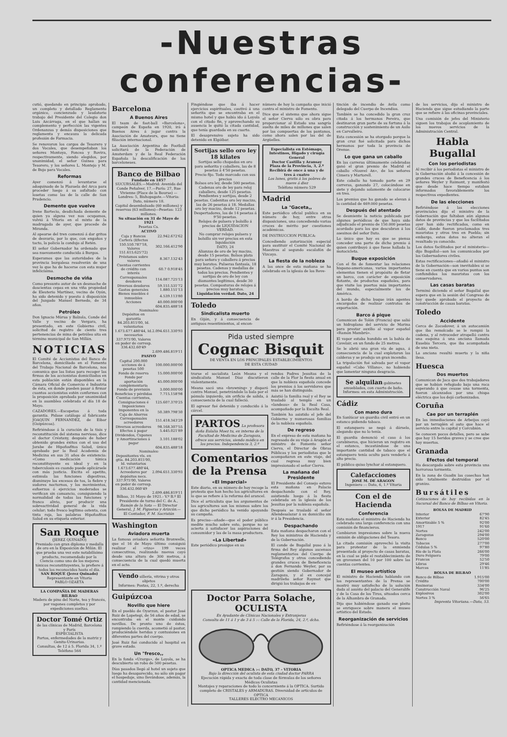-Nuestras conferencias-
cutió, quedando en principio aprobado, un completo y detallado Reglamento orgánico, concienzudo y laudatorio trabajo del Presidente del Colegio don Luis Azcárraga, en el que hallan su complemento y perfección las vigentes Ordenanzas y demás disposiciones que reglamenta y encauza la delicada profesión de Farmacia.
Se renovaron los cargos de Tesorero y dos Vocales, que desempeñaban los señores Montoya, Foncea y Rovira, respectivamente, siendo elegidos, por unanimidad, el señor Guinea para Tesorero, y los señores L. Montejo y M. de Bujo para Vocales.
Reformas
Ayer comenzó á levantarse el adoquinado de la Plazuela del Arca para proceder luego á su asfaltado con losetas como las de la calle de San Prudencio.
Demente que vuelve
Irene Bartecio, desdichada demente de quien ya alguna vez nos ocupamos, volvió á Vitoria en el mixto de la madrugada de ayer, que procede de Miranda.
Al apearse del tren comenzó á dar gritos de desvarío, por lo que, con engaños y tacto, la policía la condujo al Retén.
El señor Gobernador ha ordenado que sea nuevamente conducida á Burgos.
Esperamos que las autoridades de la provincia burgalesa resolverán de una vez lo que ha de hacerse con esta mujer infelicísima.
Desmoche de viña
Como presunto autor de un desmoche de doscientas cepas en una viña propiedad de Eleuterio Martínez, vecino de Oyón, ha sido detenido y puesto á disposición del Juzgado Manuel Bernedo, de 34 años.
Petróleo
Don Ignacio Múrua y Balzola, Conde del Valle y vecino de Vergara, ha presentado, en este Gobierno civil, solicitud de registro de ciento tres pertenencias de mina de petróleo sita en término municipal de San Millán.
NOTICIAS
El Comité de Accionistas del Banco de Barcelona, domiciliado en el Fomento del Trabajo Nacional de Barcelona, nos comunica que las listas para recoger las firmas de los accionistas domiciliados en esta población están disponibles en la Cámara Oficial de Comercio é Industria de ésta, en donde pueden pasar á firmar cuantos accionistas estén conformes con la proposición aprobada por unanimidad en la asamblea celebrada el día 18 de Mayo.
CAZADORES.—Escopetas á toda garantía. Pidase catálogo al fabricante JOAQUIN FERNANDEZ, de Eibar (Guipúzcoa).
Refiriéndose á la curación de la tisis y reconstitución del sistema nervioso, dice el doctor Créstany, después de haber obtenido grandes éxitos con el uso del Jarabe de Hipofosfitos Salud, único aprobado por la Real Academia de Medicina en sus 31 años de existencia: «Como medicación tónica reconstituyente es ideal y en la tuberculosis es cuando puede aplicársele con más justicia. Excita el apetito, estimula las funciones digestivas, disminuye los excesos de tos, la fiebre y sudores nocturnos, y los movimientos, esfuerzos ó ejercicios moderados se verifican sin cansancio, consiguiendo la normalidad de todas las funciones y franco alivio, por producir una sobreactividad general de la vida celular; todo fresco legítimo ostenta, con tinta roja, las palabras Hipofosfitos Salud en su etiqueta exterior.
San Roque
(JEREZ QUINADO)
Premiado con gran diploma y medalla de oro en la Exposición de Milán. El que prueba una vez este notabilísimo producto, recomendado por la Ciencia como uno de los mejores tónicos reconstituyentes, lo prefiere á todos los reconocidos hasta el día.
SAN ROQUE (Jerez Quinado)
Representante en Vitoria
PABLO OZAETA
LA COMPAÑIA DE MADERAS BILBAO
Madera de pino del Norte, tea y francés, por vagones completos y por expediciones sueltas.
Doctor Tomé Ortiz
de las clínicas de Madrid, Barcelona y París
ESPECIALISTA
Partos, enfermedades de la matriz y Genito-Urinarias.
Consultas, de 12 á 5. Florida 34, 1.º
Teléfono 564
Barcelona
A Buenos Aires
El team de foot-ball «Barcelona», campeón de España en 1920, irá á Buenos Aires á jugar contra la Asociación de Amateurs, que no tiene filiación internacional.
La Asociación Argentina de Football solicitará de la Federación de Amsterdam y de la Real Federación Española la descalificación de los barceloneses.
Banco de Bilbao
Fundado en 1857
SUCURSALES.—Madrid: Avenida del Conde Peñalver, 17.—París: 27, Rue Vivienne (Place de la Bourse) — Londres: 5, Bishopsgate.—Vitoria: Dato, número 18.
Capital desembolsado (60 millones) y reservas (63 millones)—Pesetas: 123 millones.
Su situación en 31 de Mayo de 1921
Pesetas Cs.
| ACTIVO | |
| --- | --- |
| Caja y Bancos | 22.942.672'62 |
| Cartera (Efectos 150.550.787'18, Valores 151.615.625'72) | 302.166.412'90 |
| Préstamos sobre valores | 8.367.132'43 |
| Cuentas corrientes de crédito con interés | 60.7 0.918'45 |
| Corresponsales deudores | 114.087.725'13 |
| Diversos deudores | 59.151.531'72 |
| Gastos generales | 1.880.151'13 |
| Bienes muebles é inmuebles | 4.539.113'80 |
| Acciones | 40.000.000'00 |
| | 604.835.488'18 |
| Nominales: | |
| Depósitos en garantía 84.203.815'00, Id. voluntarios 1.673.677.480'44, Id. necesarios 337.975'00, Valores en poder de corresp. 336.432.60'49 | 2.094.651.330'93 |
| | 2.699.486.819'11 |
| PASIVO | |
| Capital 200.000 acciones de á pesetas 500 | 100.000.000'00 |
| Fondo de reserva | 15.000.000'00 |
| Fondo por aportación complementaria | 45.000.000'00 |
| Fondo de previsión | 3.000.000'00 |
| Beneficios y pérdidas | 7.715.158'98 |
| Cuentas corrientes, Consignaciones é Imposiciones | 125.607.370'25 |
| Imponentes en la Caja de Ahorros | 50.389.798'30 |
| Corresponsales acreedores | 151.418.343'29 |
| Diversos acreedores | 98.168.307'55 |
| Efectos á pagar | 5.445.021'89 |
| Dividendos, Cupones y Amortizaciones á pagar | 3.101.188'02 |
| | 604.835.488'18 |
| Nominales: | |
| Depositantes vls. en gtía. 84.203.815'00, Id. voluntarios 1.673.677.480'44, Acreedores por depósitos necs. 337.975'00, Valores en poder de corresp. 336.432.060'49 | 2.094.651.330'93 |
| | 2.699.486.819'11 |
Bilbao, 31 Mayo de 1921.- V.º B.º El Presidente de turno del C. de A., Ramón de la Sota — El Director General, J. M. Figueras y Arizcún.— El Contador, F. M. Sacristán
Washington
Aviadora muerta
La famosa aviadora señorita Bronwelle, que el 16 de Mayo último consiguió realizar el «rizo» 199 veces consecutivas, realizando nuevos cayó desde una altura de 300 metros, á consecuencia de la cual quedó muerta en el acto.
Vendo sillería, vitrina y otros objetos
Informes: Postas, 22, 1.º, derecha
Guipúzcoa
Novillo que hiere
En el pueblo de Oyarzun, el pastor José Ruiz de Lopetegi, de 56 años de edad, se encontraba en el monte cuidando novillos. De pronto uno de éstos, rompiendo la cuerda, acometió al pastor, produciéndole heridas y contusiones en diferentes partes del cuerpo.
José Ruiz fué conducido al hospital en grave estado.
Un "fresco,,
En la fonda «Urarga», de Loyola, se ha descubierto un robo de 500 pesetas.
Días pasados llegó al hotel un sujeto que luego ha desaparecido, no sólo sin pagar el hospedaje, sino llevándose, además, la cantidad mencionada.
Fingiéndose que iba á hacer ejercicios espirituales, cautivó á una señorita que se encontraba en el mismo hotel y que había ido á Loyola con el citado fin, y aprovechando su ausencia le quitó la citada cantidad, que tenía guardada en su cuarto.
El desaprensivo sujeto ha sido detenido en Elgóibar.
Sortijas sello oro ley 18 kilates
Sortijas sello chapadas en oro para señorita y caballero, las de 8 pesetas á 4'50 pesetas.
Precio fijo. Todo marcado con sus precios
Bolsos oro ley, desde 500 pesetas. Cadenas oro de ley para reloj caballero, desde 125 pesetas. Pendientes y sortijas, desde 2 pesetas. Cadenitas oro ley macizo, las de 26 pesetas á 18. Medallas oro ley macizo, desde 12 pesetas. Despertadores, los de 14 pesetas á 9'50 pesetas.
Relojes de pulsera y bolsillo á precios de LIQUIDACION VERDAD.
No comprar relojes pulsera y bolsillo sin ver precios en esta liquidación
DATO, 24
Alianzas de oro de ley macizo, desde 15 pesetas. Bolsos plata para señora y caballero á precios muy baratos. Pulseras fantasía, 18 pesetas. Cadenas y medallas de todos los precios. Pendientes y sortijas de oro de ley con diamantes legítimos, desde 30 pesetas. Composturas de relojes á precios muy baratos.
Liquidación verdad. Dato, 24
Toledo
Sindicalista muerto
En Gijón, y á consecuencia de antiguos resentimientos, al encon-
número de hoy la campaña que inició contra el ministro de Fomento.
Dice que el sistema que ahora sigue el señor Cierva sólo es obra para proporcionar al Estado una sangría suelta de miles de millones que salen por las compuertas de los pantanos, como ahora salen por las del de Argüelles.
Especialista en Estómago, Intestinos, Hígado y cirugía General
Doctor Castilla y Aransay
Plaza de la Provincia, 3, 2.º
Recibirá de once á una y de tres á cuatro
Los lunes, gratis á los pobres de nueve á diez
Teléfono número 529
Madrid
La "Gaceta,,
Este periódico oficial publica en su número de hoy, entre otras disposiciones, una concediendo varias cruces de mérito por cuestiones académicas.
DE INSTRUCCION PUBLICA:
Concediendo autorización especial para sustituir el Comité Nacional de Maestros al segundo escalafón de Vizcaya.
La fiesta de la nobleza
A las once de esta mañana se ha celebrado en la iglesia de los Reve-
Pida usted siempre
Cognac Bisquit
DE VENTA EN LOS PRINCIPALES ESTABLECIMIENTOS
DE ESTA CIUDAD
trarse el socialista León Meana y el sindicalista Manuel Díaz discutieron violentamente.
Meana sacó una «browning» y disparó contra Manuel, penetrándole la bala por el pómulo izquierdo, sin orificio de salida, á consecuencia de la cual falleció.
El agresor fué detenido y conducido á la cárcel.
PARTOS La profesora doña Eulalia Moez tu, ex interna de la Facultad de Medicina de Zaragoza, ofrece sus servicios, siendo módica en los precios. Independencia 3, 2.º
Comentarios de la Prensa
«El Imparcial»
Este diario, en su número de hoy recoge la protesta que han hecho los agricultores en lo que se refiere á la reforma del arancel.
Dice el articulista que los argumentos de los agricultores son los mismos sobre los que dicho periódico ha venido apoyando su campaña.
Es preciso—añade—que el poder público medite mucho sobre esto, porque no se acierta á satisfacer las aspiraciones del consumidor y las de la masa productora.
«La Libertad»
Este periódico prosigue en su
rendos Padres Jesuítas de la calle de la Flor la fiesta anual en que la nobleza española concede los premios á los servidores que más se han distinguido.
Asistió la familia real y el Rey se trasladó al templo en un «landeau» de la Real Casa, acompañado por la Escolta Real.
También ha asistido el jefe del Gobierno y numerosas familias de la nobleza española.
De regreso
En el expreso de esta mañana ha regresado de su viaje á Aragón el ministro de Fomento señor Cierva, el Director de Obras Públicas y los periodistas que le acompañaron en este viaje, del cual regresa muy bien impresionado el señor Cierva.
La mañana del Presidente
El Presidente del Consejo estuvo esta mañana en Palacio despachando con el Rey, asistiendo luego á la fiesta celebrada en la iglesia de los Jesuítas por la nobleza española.
Después se trasladó el señor Allendesalazar á su domicilio sin ir á la Presidencia.
Despachando
Esta mañana despacharon con el Rey los ministros de Hacienda y de la Gobernación.
El conde de Bugallal puso á la firma del Rey algunos ascensos reglamentarios del Cuerpo de Telégrafos y otros concediendo grandes cruces de Beneficencia á don Fernando Weyler, por su gestión siendo Gobernador de Zaragoza, y al ex concejal madrileño señor Raymot que dirigió los trabajos de ex-
Doctor Parra Solache, OCULISTA
Ex Ayudante de Clínicas Nacionales y Extranjeras
Consulta de 11 á 1 y de 3 á 5 :-: Calle de la Florida, 24, 2.º, dcha.
OPTICA MEDICA :-: DATO, 37 - VITORIA
Bajo la dirección del oculista de esta ciudad doctor PARRA
Ejecución rápida y exacta de toda clase de fórmulas de los señores Médicos Oculistas
Montajes y reparaciones de todo lo concerniente á la OPTICA. Surtido completo de CRISTALES y ARMADURAS. Diversidad de artículos de OPTICA
TALLERES ELECTRO MECANICOS
tinción de incendio de Avila como delegado del Cuerpo de Incendios.
También se ha concedido la gran cruz citada á los hermanos Pereira, que destinaron gran parte de su fortuna á la construcción y sostenimiento de un Asilo en Carvalleiro.
Esta concesión se ha otorgado porque la gran cruz fué solicitada para dichos hermanos por toda la provincia de Orense.
Lo que gana un caballo
En las carreras últimamente celebradas ganó el gran premio de Madrid el caballo «Nouvel An», de los señores Cimera y Martorell.
Este caballo ha tomado parte en 29 carreras, ganando 27, colocándose en siete y dejando solamente de colocarse en tres.
Los premios que ha ganado se elevan á la cantidad de 469.000 pesetas.
Después del atentado
Se desmiente la noticia publicada por algunos periódicos de que haya sido adjudicado el premio de 150.000 pesetas acordado para los que descubran á los asesinos del señor Dato.
Lo único que hay es que se piensa conceder una parte de dicho premio á quien contribuyó á que fuese hallada la motocicleta.
Buque exposición
Con el fin de fomentar las relaciones hispano-americanas, varios importantes elementos tienen el propósito de fletar un barco, con carácter de exposición flotante, de productos españoles, para que visite los puertos más importantes del mundo, especialmente los de América.
A bordo de dicho buque irán agentes encargados de realizar contratos de exportación.
Barco á pique
Comunican de Tolón (Francia) que salió un hidroplano del servicio de Marina para prestar auxilio al vapor español «Ramón Mambrú».
El vapor estaba hundido en la bahía de Cavelair, en un fondo de 25 metros.
Se le abrió una gran vía de agua, á consecuencia de la cual explotaron las calderas y se produjo un gran incendio.
La tripulación fué salvada por el vapor español «Cabo Villano», no habiendo que lamentar ninguna desgracia.
Se alquilan gabinetes amueblados, con cuarto de baño. Informes: en esta Administración.
Cádiz
Con mano dura
En Sanlúcar un guardia civil entró en un estanco pidiendo tabaco.
El estanquero se negó á dárselo, alegando que no lo tenía.
El guardia denunció el caso á los carabineros, que hicieron un registro en el estanco, incautándose de una importante cantidad de tabaco que el estanquero tenía oculto para venderlo á alto precio.
El público quiso lynchar al estanquero.
Calefacciones
JOSE M. DE ARAGON
Ingeniero :-: Dato, 6, 1.º Vitoria
Con el de Hacienda
Conferencia
Esta mañana el ministro de Hacienda ha celebrado una larga conferencia con una comisión de financieros.
Cambiaron impresiones sobre la nueva emisión de obligaciones del Tesoro.
La citada comisión aprovechó la visita para protestar de la enmienda presentada al proyecto de casas baratas, en la cual se pide el restablecimiento de un gravamen del 10 por 100 sobre las cuentas corrientes.
El museo artístico
El ministro de Hacienda hablando con los representantes de la Prensa se mostró muy satisfecho de la solución dada al asunto del palacio del Generalife y de la Casa de los Tiros, situados cerca de la Alhambra de Granada.
Dijo que habiéndose ganado ese pleito se enriquece sobre manera el museo artístico del Estado.
Reorganización de servicios
Refiriéndose á la reorganización
de los servicios, dijo el ministro de Hacienda que sigue estudiando la parte que se refiere á las oficinas provinciales.
Una comisión de jefes del Ministerio siguen los trabajos de acoplamiento de los nuevos servicios de la Administración Central.
Habla Bugallal
Con los periodistas
Al recibir á los periodistas el ministro de la Gobernación aludió á la concesión de grandes cruces de Beneficencia á los señores Weyler y Raimont, y manifestó que desde hace tiempo estaban informados favorablemente los respectivos expedientes.
De las elecciones
Refiriéndose á las elecciones provinciales dijo el ministro de la Gobernación que faltaban aún algunos datos de provincias y que los facilitados ayer han sido rectificados, como en Cádiz, donde fueron proclamados tres mauristas y otros tres en Puebla; sin embargo, estos datos no alteran el resultado ya conocido.
Los datos facilitados por el ministerio—dijo Bugallal—son los comunicados por los Gobernadores civiles.
Estas rectificaciones—añadió el ministro de la Gobernación—son inevitables si se tiene en cuenta que en varios puntos son confundidos los mauristas con los conservadores.
Las casas baratas
Terminó diciendo el señor Bugallal que espera que en la sesión del Congreso de hoy quede aprobado el proyecto de construcción de casas baratas.
Toledo
Accidente
Cerca de Zocodover, á un autocamión que iba remolcado se le rompió la cadena, y al retroceder atropelló contra una esquina á una anciana llamada Eusebia Tercera, que iba acompañada de una nieta.
La anciana resultó muerta y la niña ilesa.
Huesca
Dos muertos
Comunican de Jaca que dos trabajadores que se habían refugiado bajo una roca esperando á que cesase una tormenta, fueron alcanzados por una chispa eléctrica que los dejó carbonizados.
Coruña
Cae por un terraplén
En las inmediaciones de Arbeijos cayó por un terraplén el auto que hace el servicio entre la capital y Corcubión.
Se conocen pocos detalles, pero se sabe que hay 15 heridos graves y se cree que hay muertos.
Granada
Efectos del temporal
Ha descargado sobre esta provincia una horrorosa tormenta.
En la zona de Guadix las cosechas han sido totalmente destruídas por el granizo.
Bursátiles
Cotizaciones de hoy recibidas en la Sucursal del Banco de Bilbao en Vitoria.
| BOLSA DE MADRID | |
| --- | --- |
| Interior | 67'90 |
| Exterior | 82'45 |
| Amortizable 5 % | 92'00 |
| 1917 | 91'60 |
| Nortes | 242'00 |
| Zaragozas | 294'00 |
| Banco | 520'00 |
| Tabacos | 277'00 |
| Cédulas 5 % | 97'80 |
| Río de la Plata | 266'00 |
| Duro Felguera | 79'00 |
| Francos | 52'50 |
| Libras | 29'46 |
| Marcos | 11'85 |
| BOLSA DE BILBAO | |
| Banco de Bilbao | 1.915'00 |
| Crédito | 700'00 |
| Resineras | 334'00 |
| Construcción Naval | 96'25 |
| Explosivos | 302'00 |
| Nortes 3 % | 56'65 |
Imprenta Vitoriana.—Dato, 53.